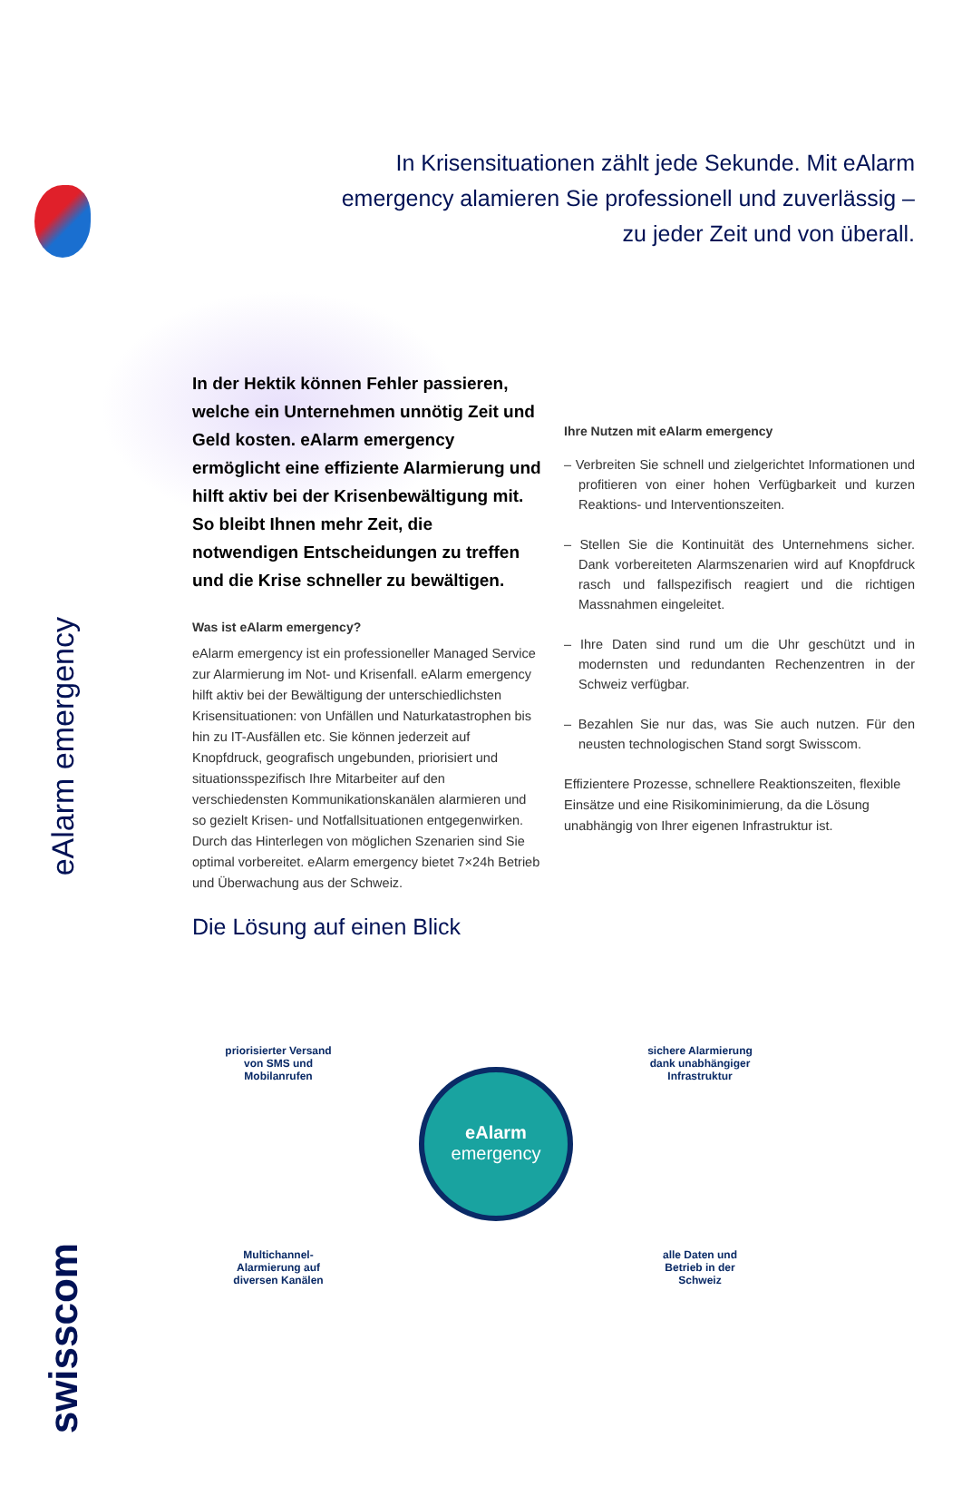eAlarm emergency
swisscom
In Krisensituationen zählt jede Sekunde. Mit eAlarm emergency alamieren Sie professionell und zuverlässig – zu jeder Zeit und von überall.
In der Hektik können Fehler passieren, welche ein Unternehmen unnötig Zeit und Geld kosten. eAlarm emergency ermöglicht eine effiziente Alarmierung und hilft aktiv bei der Krisenbewältigung mit. So bleibt Ihnen mehr Zeit, die notwendigen Entscheidungen zu treffen und die Krise schneller zu bewältigen.
Was ist eAlarm emergency?
eAlarm emergency ist ein professioneller Managed Service zur Alarmierung im Not- und Krisenfall. eAlarm emergency hilft aktiv bei der Bewältigung der unterschiedlichsten Krisensituationen: von Unfällen und Naturkatastrophen bis hin zu IT-Ausfällen etc. Sie können jederzeit auf Knopfdruck, geografisch ungebunden, priorisiert und situationsspezifisch Ihre Mitarbeiter auf den verschiedensten Kommunikationskanälen alarmieren und so gezielt Krisen- und Notfallsituationen entgegenwirken. Durch das Hinterlegen von möglichen Szenarien sind Sie optimal vorbereitet. eAlarm emergency bietet 7×24h Betrieb und Überwachung aus der Schweiz.
Ihre Nutzen mit eAlarm emergency
– Verbreiten Sie schnell und zielgerichtet Informationen und profitieren von einer hohen Verfügbarkeit und kurzen Reaktions- und Interventionszeiten.
– Stellen Sie die Kontinuität des Unternehmens sicher. Dank vorbereiteten Alarmszenarien wird auf Knopfdruck rasch und fallspezifisch reagiert und die richtigen Massnahmen eingeleitet.
– Ihre Daten sind rund um die Uhr geschützt und in modernsten und redundanten Rechenzentren in der Schweiz verfügbar.
– Bezahlen Sie nur das, was Sie auch nutzen. Für den neusten technologischen Stand sorgt Swisscom.
Effizientere Prozesse, schnellere Reaktionszeiten, flexible Einsätze und eine Risikominimierung, da die Lösung unabhängig von Ihrer eigenen Infrastruktur ist.
Die Lösung auf einen Blick
eAlarm
emergency
priorisierter Versand von SMS und Mobilanrufen
sichere Alarmierung dank unabhängiger Infrastruktur
Multichannel-Alarmierung auf diversen Kanälen
alle Daten und Betrieb in der Schweiz